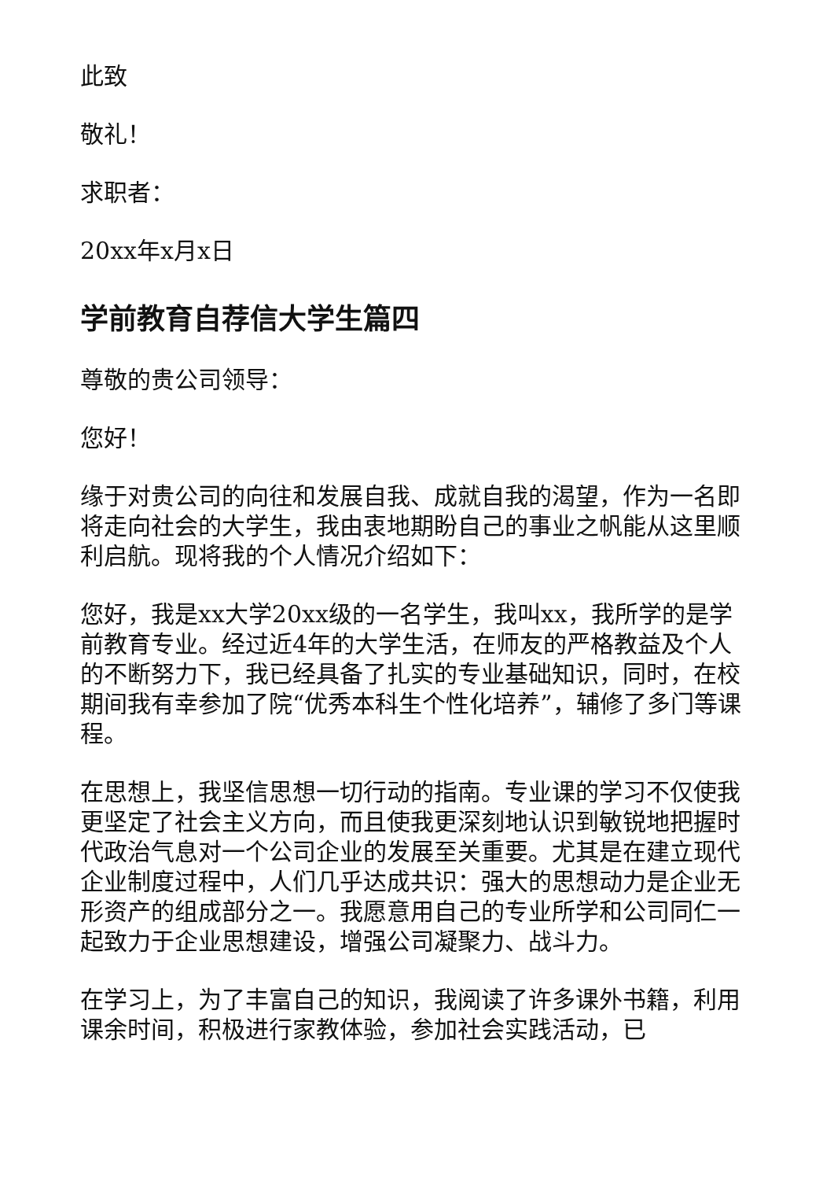此致
敬礼！
求职者：
20xx年x月x日
学前教育自荐信大学生篇四
尊敬的贵公司领导：
您好！
缘于对贵公司的向往和发展自我、成就自我的渴望，作为一名即将走向社会的大学生，我由衷地期盼自己的事业之帆能从这里顺利启航。现将我的个人情况介绍如下：
您好，我是xx大学20xx级的一名学生，我叫xx，我所学的是学前教育专业。经过近4年的大学生活，在师友的严格教益及个人的不断努力下，我已经具备了扎实的专业基础知识，同时，在校期间我有幸参加了院“优秀本科生个性化培养”，辅修了多门等课程。
在思想上，我坚信思想一切行动的指南。专业课的学习不仅使我更坚定了社会主义方向，而且使我更深刻地认识到敏锐地把握时代政治气息对一个公司企业的发展至关重要。尤其是在建立现代企业制度过程中，人们几乎达成共识：强大的思想动力是企业无形资产的组成部分之一。我愿意用自己的专业所学和公司同仁一起致力于企业思想建设，增强公司凝聚力、战斗力。
在学习上，为了丰富自己的知识，我阅读了许多课外书籍，利用课余时间，积极进行家教体验，参加社会实践活动，已